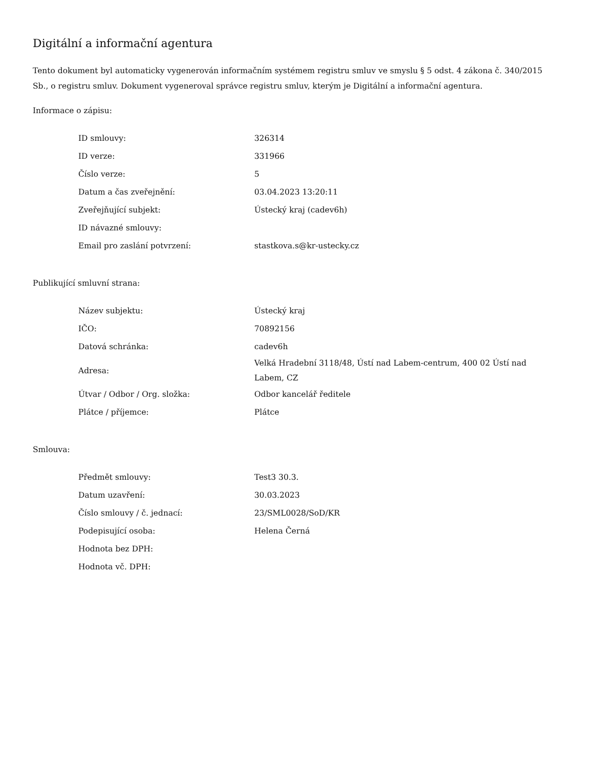Digitální a informační agentura
Tento dokument byl automaticky vygenerován informačním systémem registru smluv ve smyslu § 5 odst. 4 zákona č. 340/2015 Sb., o registru smluv. Dokument vygeneroval správce registru smluv, kterým je Digitální a informační agentura.
Informace o zápisu:
| ID smlouvy: | 326314 |
| ID verze: | 331966 |
| Číslo verze: | 5 |
| Datum a čas zveřejnění: | 03.04.2023 13:20:11 |
| Zveřejňující subjekt: | Ústecký kraj (cadev6h) |
| ID návazné smlouvy: | |
| Email pro zaslání potvrzení: | stastkova.s@kr-ustecky.cz |
Publikující smluvní strana:
| Název subjektu: | Ústecký kraj |
| IČO: | 70892156 |
| Datová schránka: | cadev6h |
| Adresa: | Velká Hradební 3118/48, Ústí nad Labem-centrum, 400 02 Ústí nad Labem, CZ |
| Útvar / Odbor / Org. složka: | Odbor kancelář ředitele |
| Plátce / příjemce: | Plátce |
Smlouva:
| Předmět smlouvy: | Test3 30.3. |
| Datum uzavření: | 30.03.2023 |
| Číslo smlouvy / č. jednací: | 23/SML0028/SoD/KR |
| Podepisující osoba: | Helena Černá |
| Hodnota bez DPH: | |
| Hodnota vč. DPH: | |